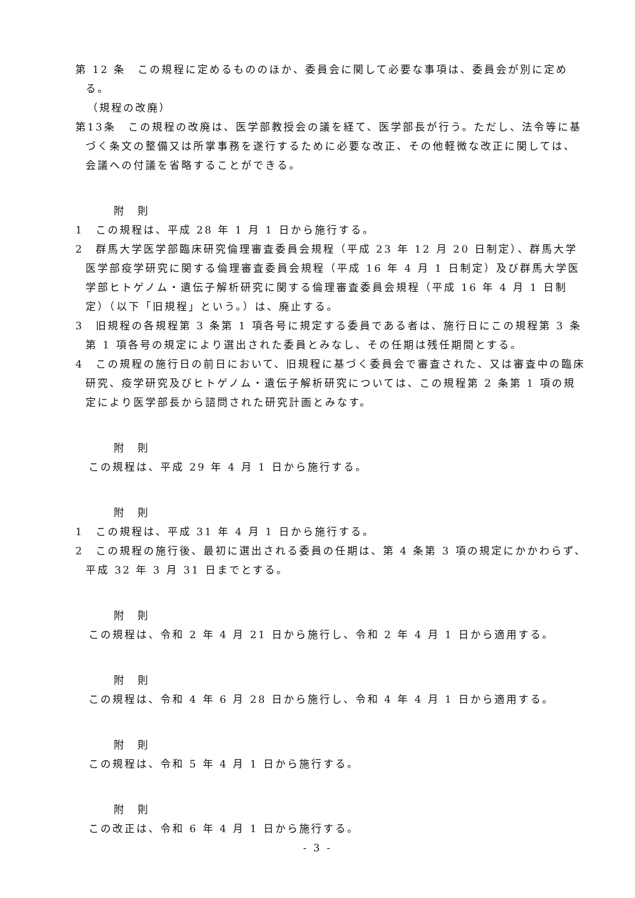第 12 条　この規程に定めるもののほか、委員会に関して必要な事項は、委員会が別に定める。
（規程の改廃）
第13条　この規程の改廃は、医学部教授会の議を経て、医学部長が行う。ただし、法令等に基づく条文の整備又は所掌事務を遂行するために必要な改正、その他軽微な改正に関しては、会議への付議を省略することができる。
附　則
1　この規程は、平成 28 年 1 月 1 日から施行する。
2　群馬大学医学部臨床研究倫理審査委員会規程（平成 23 年 12 月 20 日制定）、群馬大学医学部疫学研究に関する倫理審査委員会規程（平成 16 年 4 月 1 日制定）及び群馬大学医学部ヒトゲノム・遺伝子解析研究に関する倫理審査委員会規程（平成 16 年 4 月 1 日制定）（以下「旧規程」という。）は、廃止する。
3　旧規程の各規程第 3 条第 1 項各号に規定する委員である者は、施行日にこの規程第 3 条第 1 項各号の規定により選出された委員とみなし、その任期は残任期間とする。
4　この規程の施行日の前日において、旧規程に基づく委員会で審査された、又は審査中の臨床研究、疫学研究及びヒトゲノム・遺伝子解析研究については、この規程第 2 条第 1 項の規定により医学部長から諮問された研究計画とみなす。
附　則
この規程は、平成 29 年 4 月 1 日から施行する。
附　則
1　この規程は、平成 31 年 4 月 1 日から施行する。
2　この規程の施行後、最初に選出される委員の任期は、第 4 条第 3 項の規定にかかわらず、平成 32 年 3 月 31 日までとする。
附　則
この規程は、令和 2 年 4 月 21 日から施行し、令和 2 年 4 月 1 日から適用する。
附　則
この規程は、令和 4 年 6 月 28 日から施行し、令和 4 年 4 月 1 日から適用する。
附　則
この規程は、令和 5 年 4 月 1 日から施行する。
附　則
この改正は、令和 6 年 4 月 1 日から施行する。
- 3 -